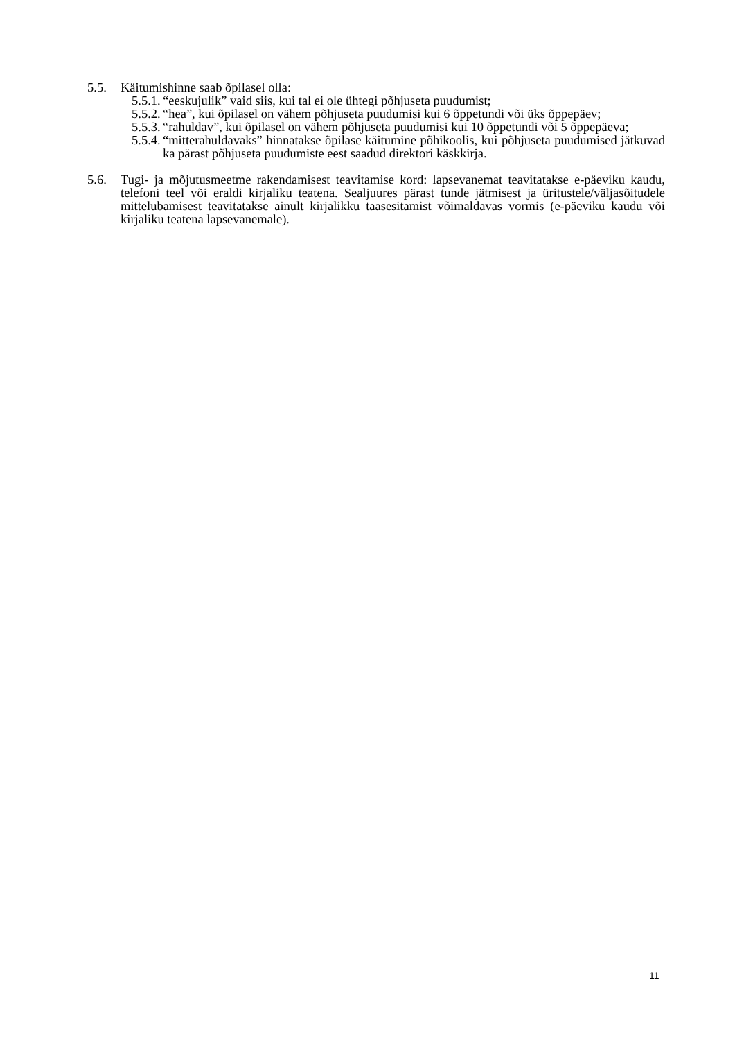5.5. Käitumishinne saab õpilasel olla:
5.5.1. “eeskujulik” vaid siis, kui tal ei ole ühtegi põhjuseta puudumist;
5.5.2. “hea”, kui õpilasel on vähem põhjuseta puudumisi kui 6 õppetundi või üks õppepäev;
5.5.3. “rahuldav”, kui õpilasel on vähem põhjuseta puudumisi kui 10 õppetundi või 5 õppepäeva;
5.5.4. “mitterahuldavaks” hinnatakse õpilase käitumine põhikoolis, kui põhjuseta puudumised jätkuvad ka pärast põhjuseta puudumiste eest saadud direktori käskkirja.
5.6. Tugi- ja mõjutusmeetme rakendamisest teavitamise kord: lapsevanemat teavitatakse e-päeviku kaudu, telefoni teel või eraldi kirjaliku teatena. Sealjuures pärast tunde jätmisest ja üritustele/väljasõitudele mittelubamisest teavitatakse ainult kirjalikku taasesitamist võimaldavas vormis (e-päeviku kaudu või kirjaliku teatena lapsevanemale).
11